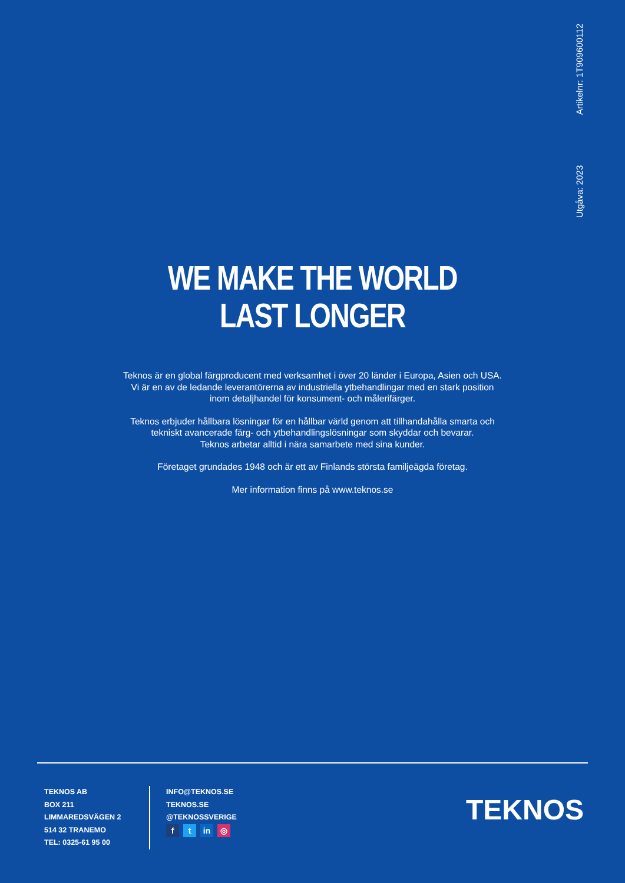Utgåva: 2023 Artikelnr: 1T909600112
WE MAKE THE WORLD
LAST LONGER
Teknos är en global färgproducent med verksamhet i över 20 länder i Europa, Asien och USA.
Vi är en av de ledande leverantörerna av industriella ytbehandlingar med en stark position
inom detaljhandel för konsument- och målerifärger.
Teknos erbjuder hållbara lösningar för en hållbar värld genom att tillhandahålla smarta och
tekniskt avancerade färg- och ytbehandlingslösningar som skyddar och bevarar.
Teknos arbetar alltid i nära samarbete med sina kunder.
Företaget grundades 1948 och är ett av Finlands största familjeägda företag.
Mer information finns på www.teknos.se
TEKNOS AB
BOX 211
LIMMAREDSVÄGEN 2
514 32 TRANEMO
TEL: 0325-61 95 00
INFO@TEKNOS.SE
TEKNOS.SE
@TEKNOSSVERIGE
ft in ◎
TEKNOS